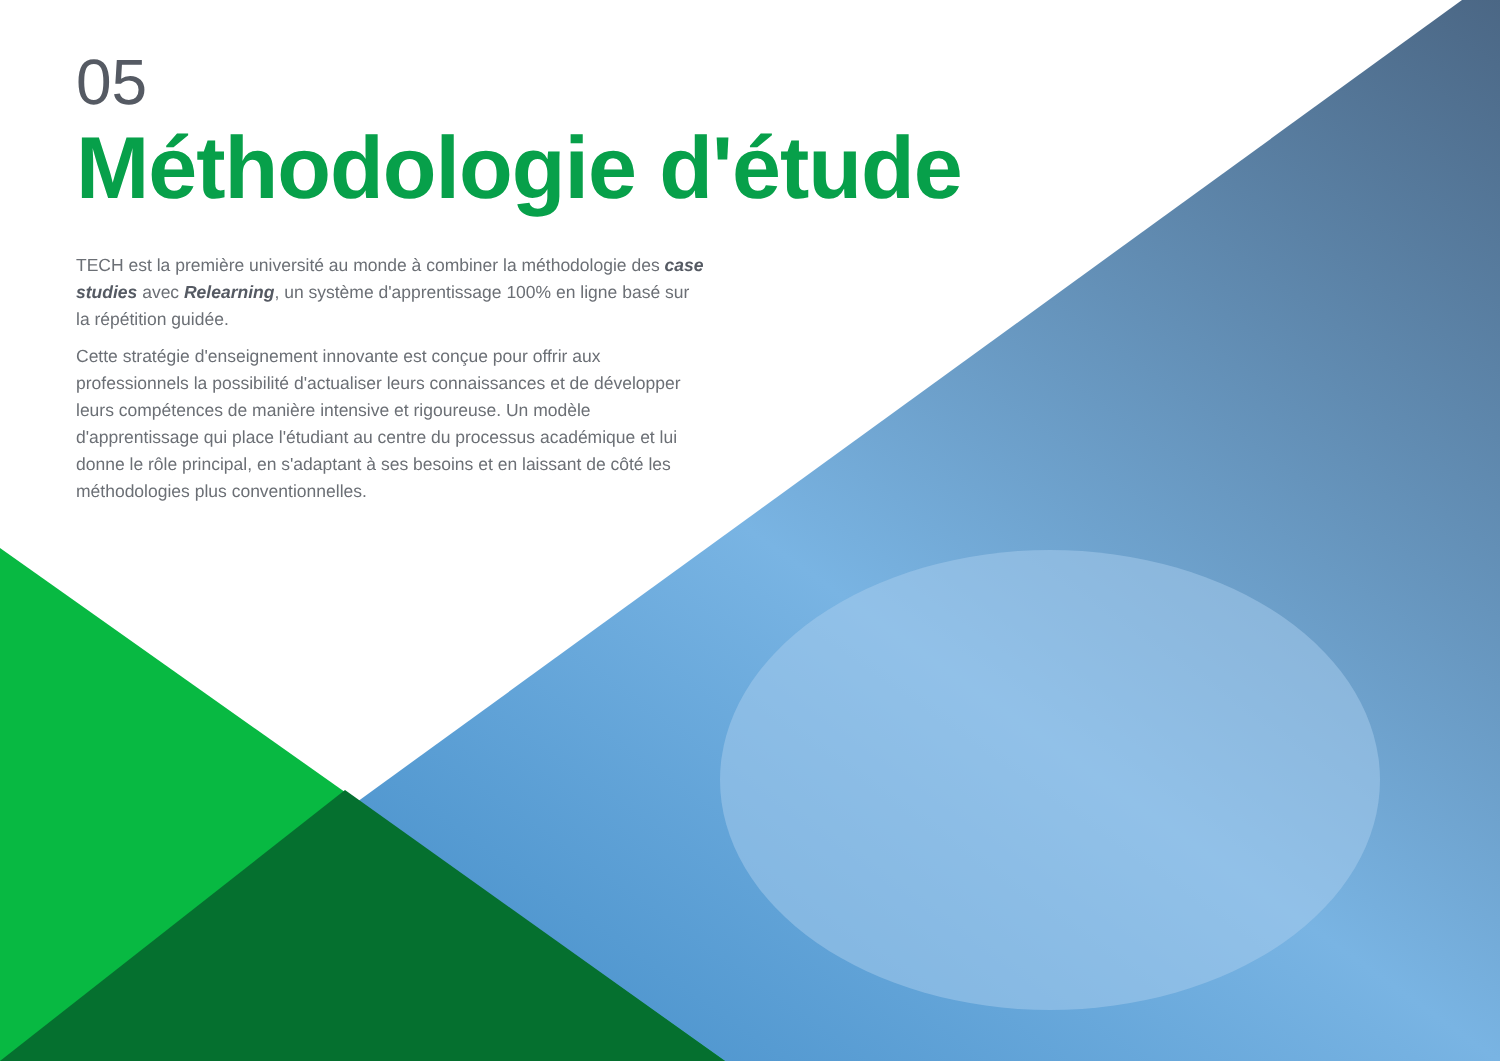05
Méthodologie d'étude
TECH est la première université au monde à combiner la méthodologie des case studies avec Relearning, un système d'apprentissage 100% en ligne basé sur la répétition guidée.
Cette stratégie d'enseignement innovante est conçue pour offrir aux professionnels la possibilité d'actualiser leurs connaissances et de développer leurs compétences de manière intensive et rigoureuse. Un modèle d'apprentissage qui place l'étudiant au centre du processus académique et lui donne le rôle principal, en s'adaptant à ses besoins et en laissant de côté les méthodologies plus conventionnelles.